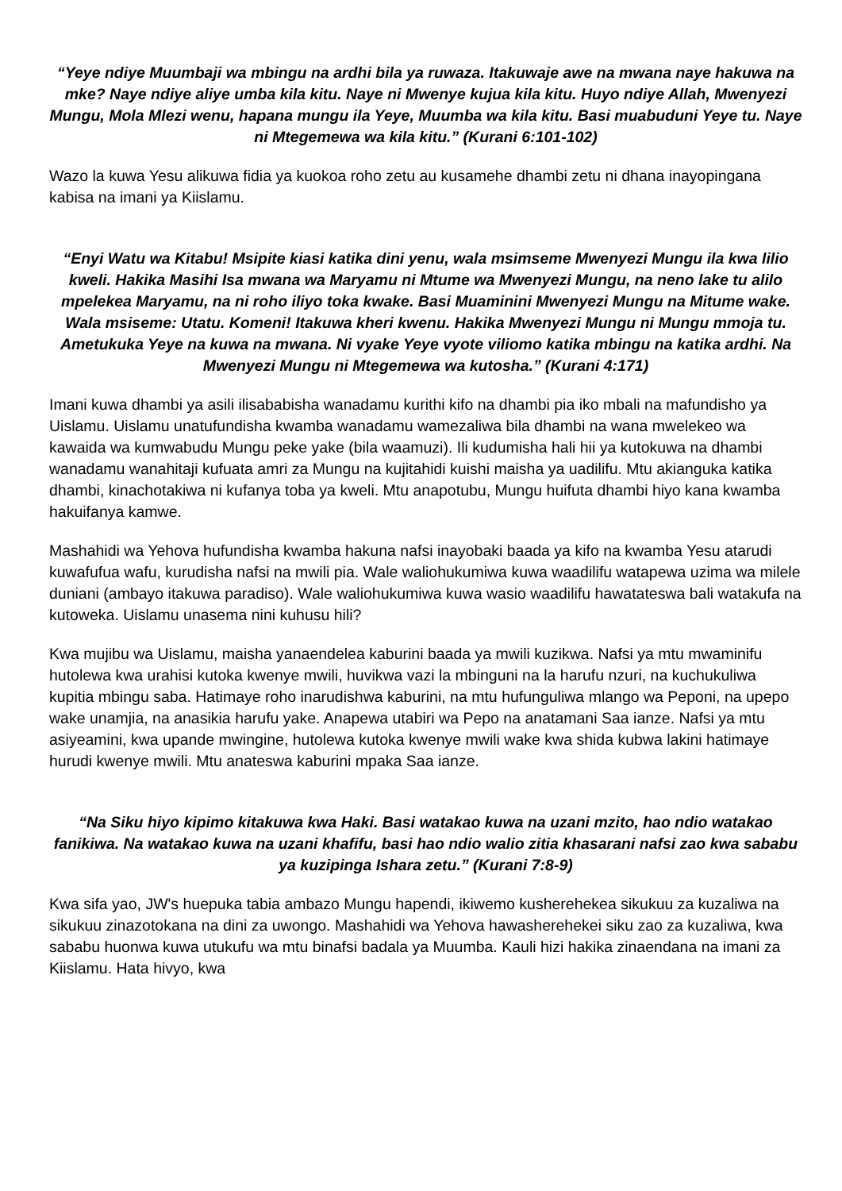“Yeye ndiye Muumbaji wa mbingu na ardhi bila ya ruwaza. Itakuwaje awe na mwana naye hakuwa na mke? Naye ndiye aliye umba kila kitu. Naye ni Mwenye kujua kila kitu. Huyo ndiye Allah, Mwenyezi Mungu, Mola Mlezi wenu, hapana mungu ila Yeye, Muumba wa kila kitu. Basi muabuduni Yeye tu. Naye ni Mtegemewa wa kila kitu.” (Kurani 6:101-102)
Wazo la kuwa Yesu alikuwa fidia ya kuokoa roho zetu au kusamehe dhambi zetu ni dhana inayopingana kabisa na imani ya Kiislamu.
“Enyi Watu wa Kitabu! Msipite kiasi katika dini yenu, wala msimseme Mwenyezi Mungu ila kwa lilio kweli. Hakika Masihi Isa mwana wa Maryamu ni Mtume wa Mwenyezi Mungu, na neno lake tu alilo mpelekea Maryamu, na ni roho iliyo toka kwake. Basi Muaminini Mwenyezi Mungu na Mitume wake. Wala msiseme: Utatu. Komeni! Itakuwa kheri kwenu. Hakika Mwenyezi Mungu ni Mungu mmoja tu. Ametukuka Yeye na kuwa na mwana. Ni vyake Yeye vyote viliomo katika mbingu na katika ardhi. Na Mwenyezi Mungu ni Mtegemewa wa kutosha.” (Kurani 4:171)
Imani kuwa dhambi ya asili ilisababisha wanadamu kurithi kifo na dhambi pia iko mbali na mafundisho ya Uislamu. Uislamu unatufundisha kwamba wanadamu wamezaliwa bila dhambi na wana mwelekeo wa kawaida wa kumwabudu Mungu peke yake (bila waamuzi). Ili kudumisha hali hii ya kutokuwa na dhambi wanadamu wanahitaji kufuata amri za Mungu na kujitahidi kuishi maisha ya uadilifu. Mtu akianguka katika dhambi, kinachotakiwa ni kufanya toba ya kweli. Mtu anapotubu, Mungu huifuta dhambi hiyo kana kwamba hakuifanya kamwe.
Mashahidi wa Yehova hufundisha kwamba hakuna nafsi inayobaki baada ya kifo na kwamba Yesu atarudi kuwafufua wafu, kurudisha nafsi na mwili pia. Wale waliohukumiwa kuwa waadilifu watapewa uzima wa milele duniani (ambayo itakuwa paradiso). Wale waliohukumiwa kuwa wasio waadilifu hawatateswa bali watakufa na kutoweka. Uislamu unasema nini kuhusu hili?
Kwa mujibu wa Uislamu, maisha yanaendelea kaburini baada ya mwili kuzikwa. Nafsi ya mtu mwaminifu hutolewa kwa urahisi kutoka kwenye mwili, huvikwa vazi la mbinguni na la harufu nzuri, na kuchukuliwa kupitia mbingu saba. Hatimaye roho inarudishwa kaburini, na mtu hufunguliwa mlango wa Peponi, na upepo wake unamjia, na anasikia harufu yake. Anapewa utabiri wa Pepo na anatamani Saa ianze. Nafsi ya mtu asiyeamini, kwa upande mwingine, hutolewa kutoka kwenye mwili wake kwa shida kubwa lakini hatimaye hurudi kwenye mwili. Mtu anateswa kaburini mpaka Saa ianze.
“Na Siku hiyo kipimo kitakuwa kwa Haki. Basi watakao kuwa na uzani mzito, hao ndio watakao fanikiwa. Na watakao kuwa na uzani khafifu, basi hao ndio walio zitia khasarani nafsi zao kwa sababu ya kuzipinga Ishara zetu.” (Kurani 7:8-9)
Kwa sifa yao, JW's huepuka tabia ambazo Mungu hapendi, ikiwemo kusherehekea sikukuu za kuzaliwa na sikukuu zinazotokana na dini za uwongo. Mashahidi wa Yehova hawasherehekei siku zao za kuzaliwa, kwa sababu huonwa kuwa utukufu wa mtu binafsi badala ya Muumba. Kauli hizi hakika zinaendana na imani za Kiislamu. Hata hivyo, kwa